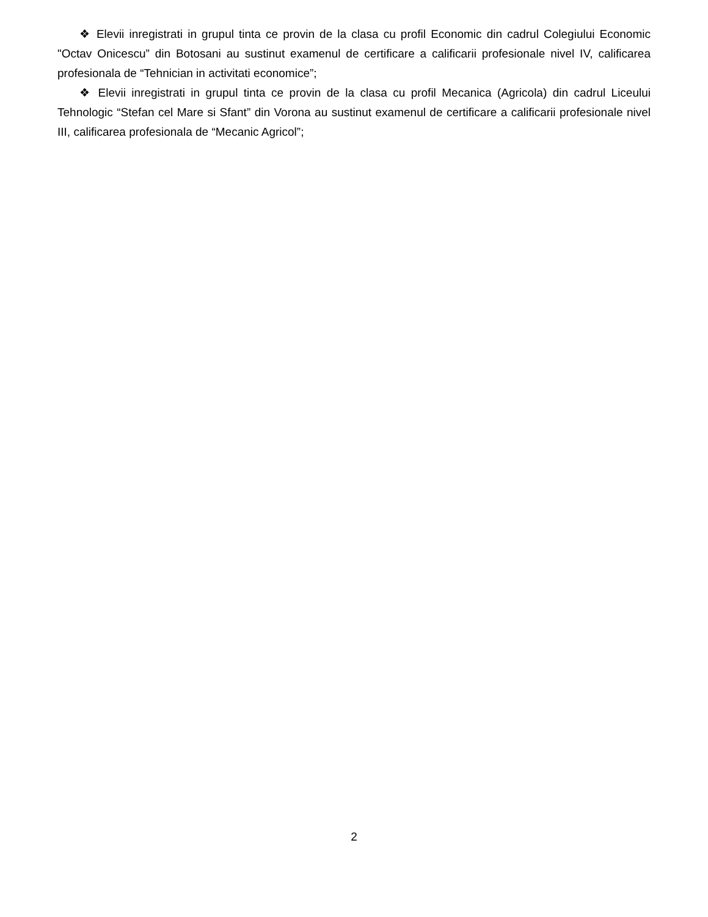❖ Elevii inregistrati in grupul tinta ce provin de la clasa cu profil Economic din cadrul Colegiului Economic "Octav Onicescu” din Botosani au sustinut examenul de certificare a calificarii profesionale nivel IV, calificarea profesionala de “Tehnician in activitati economice”;
❖ Elevii inregistrati in grupul tinta ce provin de la clasa cu profil Mecanica (Agricola) din cadrul Liceului Tehnologic “Stefan cel Mare si Sfant” din Vorona au sustinut examenul de certificare a calificarii profesionale nivel III, calificarea profesionala de “Mecanic Agricol”;
2